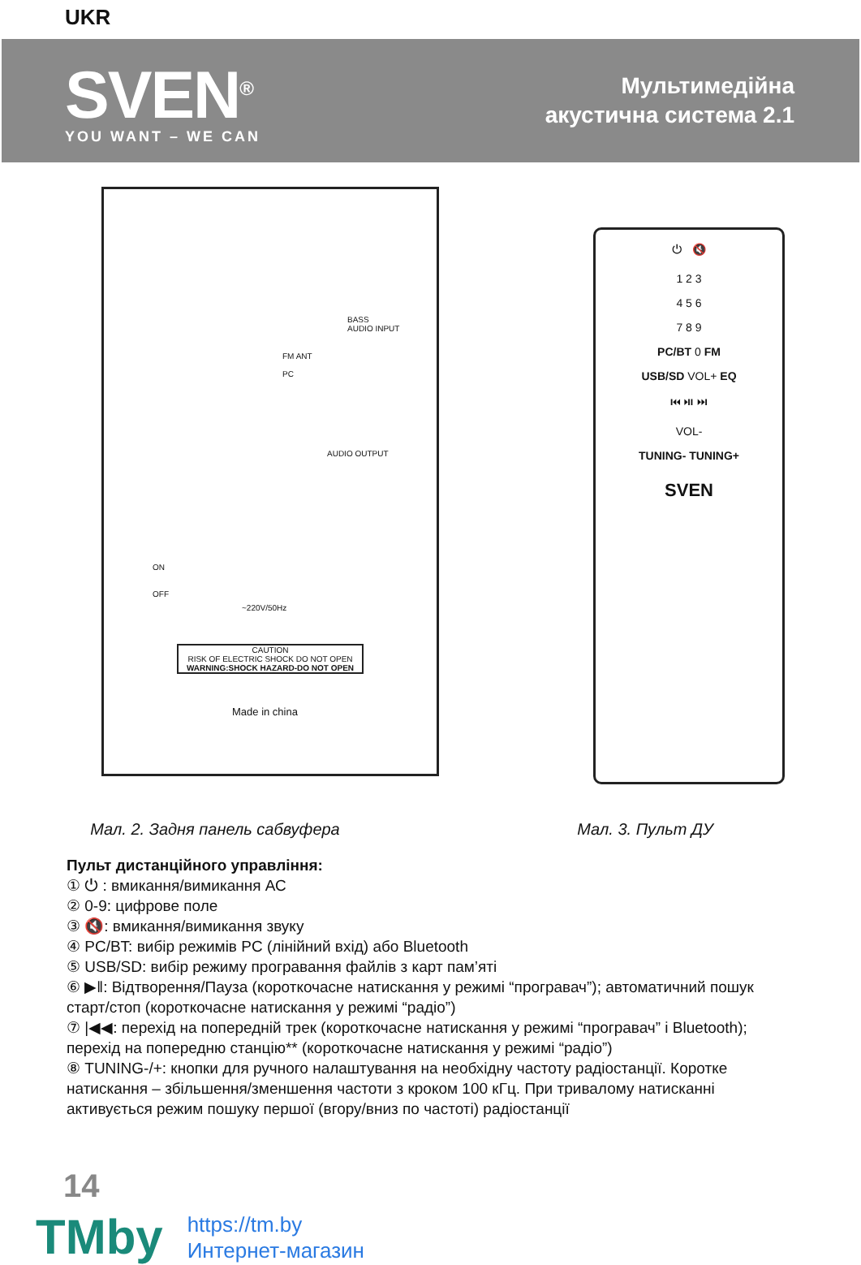UKR
SVEN<sup>®</sup>
YOU WANT – WE CAN
Мультимедійна
акустична система 2.1
BASS
AUDIO INPUT
FM ANT
PC
AUDIO OUTPUT
ON
OFF
~220V/50Hz
CAUTION
RISK OF ELECTRIC SHOCK DO NOT OPEN
WARNING:SHOCK HAZARD-DO NOT OPEN
Made in china
⏻ 🔇
1 2 3
4 5 6
7 8 9
PC/BT 0 FM
USB/SD VOL+ EQ
⏮ ⏯ ⏭
VOL-
TUNING- TUNING+
SVEN
Мал. 2. Задня панель сабвуфера Мал. 3. Пульт ДУ
Пульт дистанційного управління:
① ⏻ : вмикання/вимикання АС
② 0-9: цифрове поле
③ 🔇: вмикання/вимикання звуку
④ PC/BT: вибір режимів PC (лінійний вхід) або Bluetooth
⑤ USB/SD: вибір режиму програвання файлів з карт пам’яті
⑥ ▶‖: Відтворення/Пауза (короткочасне натискання у режимі “програвач”); автоматичний пошук старт/стоп (короткочасне натискання у режимі “радіо”)
⑦ |◀◀: перехід на попередній трек (короткочасне натискання у режимі “програвач” і Bluetooth); перехід на попередню станцію** (короткочасне натискання у режимі “радіо”)
⑧ TUNING-/+: кнопки для ручного налаштування на необхідну частоту радіостанції. Коротке натискання – збільшення/зменшення частоти з кроком 100 кГц. При тривалому натисканні активується режим пошуку першої (вгору/вниз по частоті) радіостанції
14
TMby
https://tm.by
Интернет-магазин